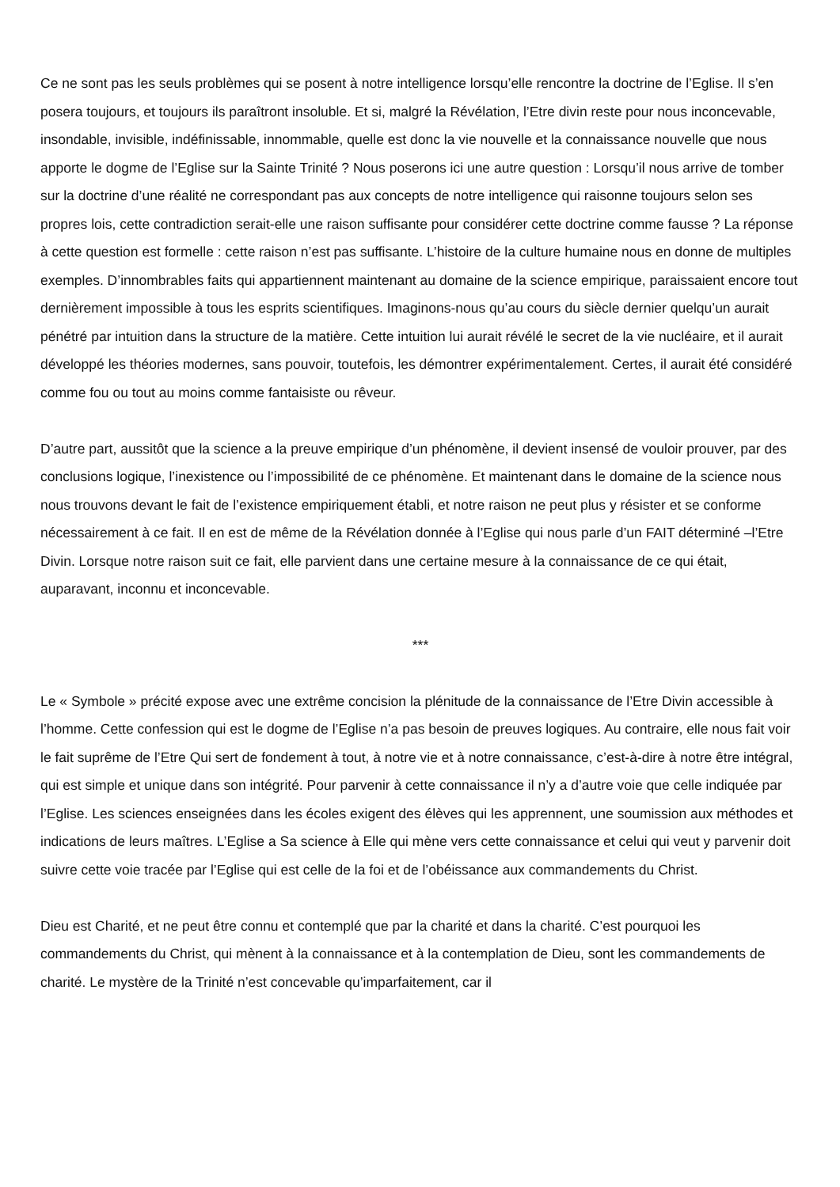Ce ne sont pas les seuls problèmes qui se posent à notre intelligence lorsqu’elle rencontre la doctrine de l’Eglise. Il s’en posera toujours, et toujours ils paraîtront insoluble. Et si, malgré la Révélation, l’Etre divin reste pour nous inconcevable, insondable, invisible, indéfinissable, innommable, quelle est donc la vie nouvelle et la connaissance nouvelle que nous apporte le dogme de l’Eglise sur la Sainte Trinité ? Nous poserons ici une autre question : Lorsqu’il nous arrive de tomber sur la doctrine d’une réalité ne correspondant pas aux concepts de notre intelligence qui raisonne toujours selon ses propres lois, cette contradiction serait-elle une raison suffisante pour considérer cette doctrine comme fausse ? La réponse à cette question est formelle : cette raison n’est pas suffisante. L’histoire de la culture humaine nous en donne de multiples exemples. D’innombrables faits qui appartiennent maintenant au domaine de la science empirique, paraissaient encore tout dernièrement impossible à tous les esprits scientifiques. Imaginons-nous qu’au cours du siècle dernier quelqu’un aurait pénétré par intuition dans la structure de la matière. Cette intuition lui aurait révélé le secret de la vie nucléaire, et il aurait développé les théories modernes, sans pouvoir, toutefois, les démontrer expérimentalement. Certes, il aurait été considéré comme fou ou tout au moins comme fantaisiste ou rêveur.
D’autre part, aussitôt que la science a la preuve empirique d’un phénomène, il devient insensé de vouloir prouver, par des conclusions logique, l’inexistence ou l’impossibilité de ce phénomène. Et maintenant dans le domaine de la science nous nous trouvons devant le fait de l’existence empiriquement établi, et notre raison ne peut plus y résister et se conforme nécessairement à ce fait. Il en est de même de la Révélation donnée à l’Eglise qui nous parle d’un FAIT déterminé –l’Etre Divin. Lorsque notre raison suit ce fait, elle parvient dans une certaine mesure à la connaissance de ce qui était, auparavant, inconnu et inconcevable.
***
Le « Symbole » précité expose avec une extrême concision la plénitude de la connaissance de l’Etre Divin accessible à l’homme. Cette confession qui est le dogme de l’Eglise n’a pas besoin de preuves logiques. Au contraire, elle nous fait voir le fait suprême de l’Etre Qui sert de fondement à tout, à notre vie et à notre connaissance, c’est-à-dire à notre être intégral, qui est simple et unique dans son intégrité. Pour parvenir à cette connaissance il n’y a d’autre voie que celle indiquée par l’Eglise. Les sciences enseignées dans les écoles exigent des élèves qui les apprennent, une soumission aux méthodes et indications de leurs maîtres. L’Eglise a Sa science à Elle qui mène vers cette connaissance et celui qui veut y parvenir doit suivre cette voie tracée par l’Eglise qui est celle de la foi et de l’obéissance aux commandements du Christ.
Dieu est Charité, et ne peut être connu et contemplé que par la charité et dans la charité. C’est pourquoi les commandements du Christ, qui mènent à la connaissance et à la contemplation de Dieu, sont les commandements de charité. Le mystère de la Trinité n’est concevable qu’imparfaitement, car il